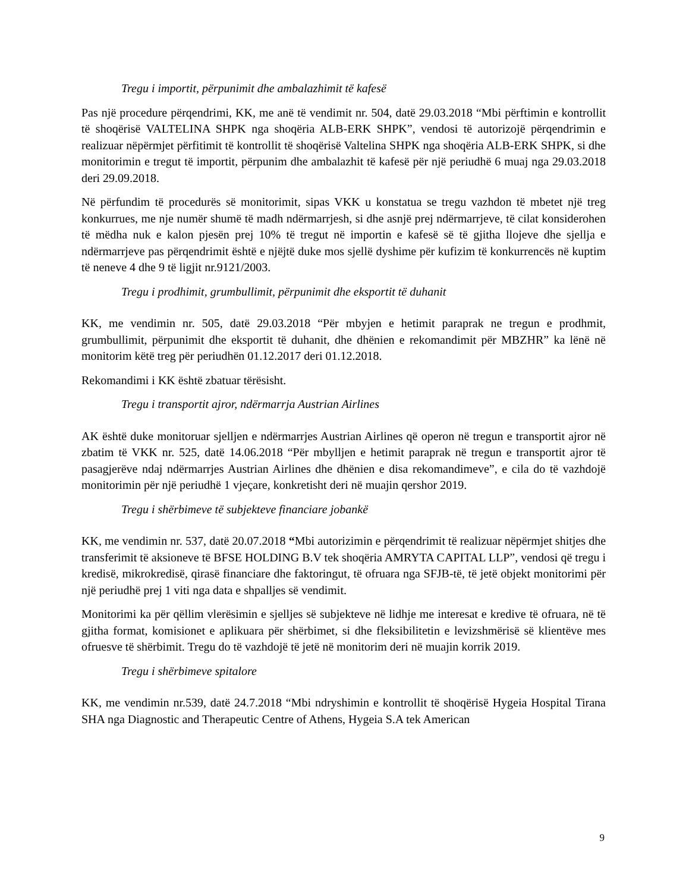Tregu i importit, përpunimit dhe ambalazhimit të kafesë
Pas një procedure përqendrimi, KK, me anë të vendimit nr. 504, datë 29.03.2018 “Mbi përftimin e kontrollit të shoqërisë VALTELINA SHPK nga shoqëria ALB-ERK SHPK”, vendosi të autorizojë përqendrimin e realizuar nëpërmjet përfitimit të kontrollit të shoqërisë Valtelina SHPK nga shoqëria ALB-ERK SHPK, si dhe monitorimin e tregut të importit, përpunim dhe ambalazhit të kafesë për një periudhë 6 muaj nga 29.03.2018 deri 29.09.2018.
Në përfundim të procedurës së monitorimit, sipas VKK u konstatua se tregu vazhdon të mbetet një treg konkurrues, me nje numër shumë të madh ndërmarrjesh, si dhe asnjë prej ndërmarrjeve, të cilat konsiderohen të mëdha nuk e kalon pjesën prej 10% të tregut në importin e kafesë së të gjitha llojeve dhe sjellja e ndërmarrjeve pas përqendrimit është e njëjtë duke mos sjellë dyshime për kufizim të konkurrencës në kuptim të neneve 4 dhe 9 të ligjit nr.9121/2003.
Tregu i prodhimit, grumbullimit, përpunimit dhe eksportit të duhanit
KK, me vendimin nr. 505, datë 29.03.2018 “Për mbyjen e hetimit paraprak ne tregun e prodhmit, grumbullimit, përpunimit dhe eksportit të duhanit, dhe dhënien e rekomandimit për MBZHR” ka lënë në monitorim këtë treg për periudhën 01.12.2017 deri 01.12.2018.
Rekomandimi i KK është zbatuar tërësisht.
Tregu i transportit ajror, ndërmarrja Austrian Airlines
AK është duke monitoruar sjelljen e ndërmarrjes Austrian Airlines që operon në tregun e transportit ajror në zbatim të VKK nr. 525, datë 14.06.2018 “Për mbylljen e hetimit paraprak në tregun e transportit ajror të pasagjerëve ndaj ndërmarrjes Austrian Airlines dhe dhënien e disa rekomandimeve”, e cila do të vazhdojë monitorimin për një periudhë 1 vjeçare, konkretisht deri në muajin qershor 2019.
Tregu i shërbimeve të subjekteve financiare jobankë
KK, me vendimin nr. 537, datë 20.07.2018 “Mbi autorizimin e përqendrimit të realizuar nëpërmjet shitjes dhe transferimit të aksioneve të BFSE HOLDING B.V tek shoqëria AMRYTA CAPITAL LLP”, vendosi që tregu i kredisë, mikrokredisë, qirasë financiare dhe faktoringut, të ofruara nga SFJB-të, të jetë objekt monitorimi për një periudhë prej 1 viti nga data e shpalljes së vendimit.
Monitorimi ka për qëllim vlerësimin e sjelljes së subjekteve në lidhje me interesat e kredive të ofruara, në të gjitha format, komisionet e aplikuara për shërbimet, si dhe fleksibilitetin e levizshmërisë së klientëve mes ofruesve të shërbimit. Tregu do të vazhdojë të jetë në monitorim deri në muajin korrik 2019.
Tregu i shërbimeve spitalore
KK, me vendimin nr.539, datë 24.7.2018 “Mbi ndryshimin e kontrollit të shoqërisë Hygeia Hospital Tirana SHA nga Diagnostic and Therapeutic Centre of Athens, Hygeia S.A tek American
9